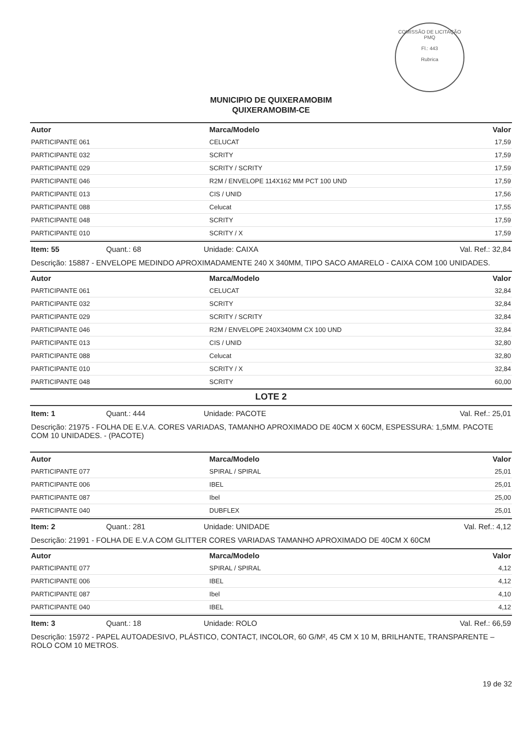COMISSÃO DE LICITAÇÃO
PMQ
Fl.: 443
Rubrica
MUNICIPIO DE QUIXERAMOBIM
QUIXERAMOBIM-CE
| Autor | Marca/Modelo | Valor |
| --- | --- | --- |
| PARTICIPANTE 061 | CELUCAT | 17,59 |
| PARTICIPANTE 032 | SCRITY | 17,59 |
| PARTICIPANTE 029 | SCRITY / SCRITY | 17,59 |
| PARTICIPANTE 046 | R2M / ENVELOPE 114X162 MM PCT 100 UND | 17,59 |
| PARTICIPANTE 013 | CIS / UNID | 17,56 |
| PARTICIPANTE 088 | Celucat | 17,55 |
| PARTICIPANTE 048 | SCRITY | 17,59 |
| PARTICIPANTE 010 | SCRITY / X | 17,59 |
Item: 55 Quant.: 68 Unidade: CAIXA Val. Ref.: 32,84
Descrição: 15887 - ENVELOPE MEDINDO APROXIMADAMENTE 240 X 340MM, TIPO SACO AMARELO - CAIXA COM 100 UNIDADES.
| Autor | Marca/Modelo | Valor |
| --- | --- | --- |
| PARTICIPANTE 061 | CELUCAT | 32,84 |
| PARTICIPANTE 032 | SCRITY | 32,84 |
| PARTICIPANTE 029 | SCRITY / SCRITY | 32,84 |
| PARTICIPANTE 046 | R2M / ENVELOPE 240X340MM CX 100 UND | 32,84 |
| PARTICIPANTE 013 | CIS / UNID | 32,80 |
| PARTICIPANTE 088 | Celucat | 32,80 |
| PARTICIPANTE 010 | SCRITY / X | 32,84 |
| PARTICIPANTE 048 | SCRITY | 60,00 |
LOTE 2
Item: 1 Quant.: 444 Unidade: PACOTE Val. Ref.: 25,01
Descrição: 21975 - FOLHA DE E.V.A. CORES VARIADAS, TAMANHO APROXIMADO DE 40CM X 60CM, ESPESSURA: 1,5MM. PACOTE COM 10 UNIDADES. - (PACOTE)
| Autor | Marca/Modelo | Valor |
| --- | --- | --- |
| PARTICIPANTE 077 | SPIRAL / SPIRAL | 25,01 |
| PARTICIPANTE 006 | IBEL | 25,01 |
| PARTICIPANTE 087 | Ibel | 25,00 |
| PARTICIPANTE 040 | DUBFLEX | 25,01 |
Item: 2 Quant.: 281 Unidade: UNIDADE Val. Ref.: 4,12
Descrição: 21991 - FOLHA DE E.V.A COM GLITTER CORES VARIADAS TAMANHO APROXIMADO DE 40CM X 60CM
| Autor | Marca/Modelo | Valor |
| --- | --- | --- |
| PARTICIPANTE 077 | SPIRAL / SPIRAL | 4,12 |
| PARTICIPANTE 006 | IBEL | 4,12 |
| PARTICIPANTE 087 | Ibel | 4,10 |
| PARTICIPANTE 040 | IBEL | 4,12 |
Item: 3 Quant.: 18 Unidade: ROLO Val. Ref.: 66,59
Descrição: 15972 - PAPEL AUTOADESIVO, PLÁSTICO, CONTACT, INCOLOR, 60 G/M², 45 CM X 10 M, BRILHANTE, TRANSPARENTE – ROLO COM 10 METROS.
19 de 32